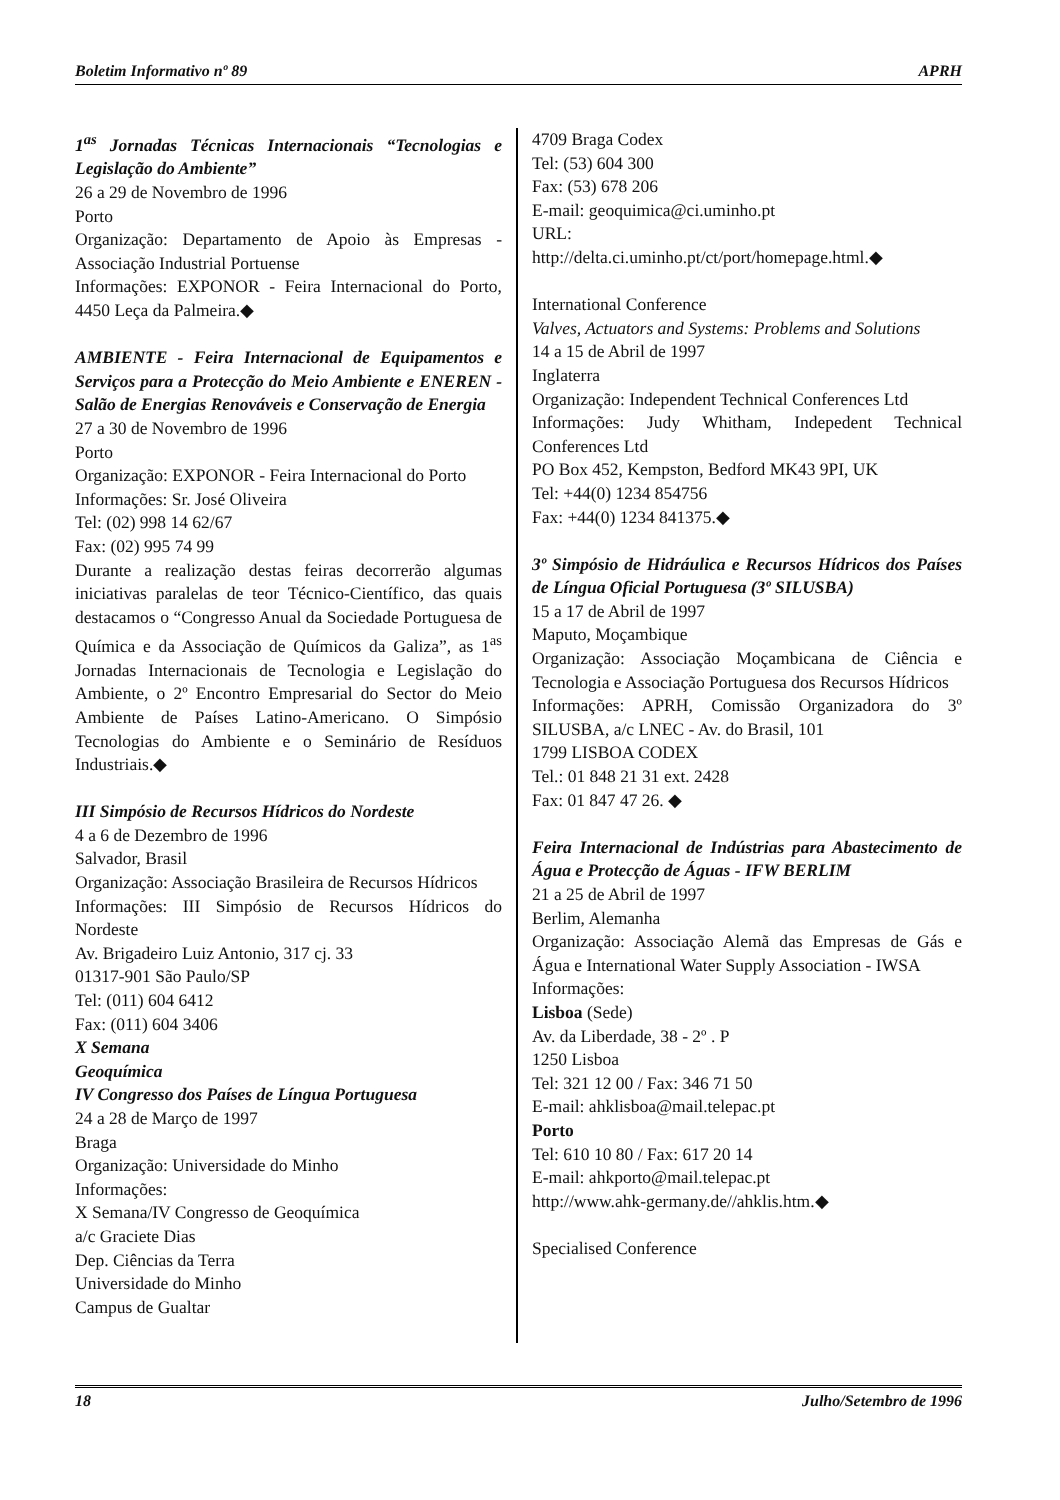Boletim Informativo nº 89 APRH
1<sup>as</sup> Jornadas Técnicas Internacionais “Tecnologias e Legislação do Ambiente”
26 a 29 de Novembro de 1996
Porto
Organização: Departamento de Apoio às Empresas - Associação Industrial Portuense
Informações: EXPONOR - Feira Internacional do Porto, 4450 Leça da Palmeira.◆
AMBIENTE - Feira Internacional de Equipamentos e Serviços para a Protecção do Meio Ambiente e ENEREN - Salão de Energias Renováveis e Conservação de Energia
27 a 30 de Novembro de 1996
Porto
Organização: EXPONOR - Feira Internacional do Porto
Informações: Sr. José Oliveira
Tel: (02) 998 14 62/67
Fax: (02) 995 74 99
Durante a realização destas feiras decorrerão algumas iniciativas paralelas de teor Técnico-Científico, das quais destacamos o “Congresso Anual da Sociedade Portuguesa de Química e da Associação de Químicos da Galiza”, as 1<sup>as</sup> Jornadas Internacionais de Tecnologia e Legislação do Ambiente, o 2º Encontro Empresarial do Sector do Meio Ambiente de Países Latino-Americano. O Simpósio Tecnologias do Ambiente e o Seminário de Resíduos Industriais.◆
III Simpósio de Recursos Hídricos do Nordeste
4 a 6 de Dezembro de 1996
Salvador, Brasil
Organização: Associação Brasileira de Recursos Hídricos
Informações: III Simpósio de Recursos Hídricos do Nordeste
Av. Brigadeiro Luiz Antonio, 317 cj. 33
01317-901 São Paulo/SP
Tel: (011) 604 6412
Fax: (011) 604 3406
X Semana
Geoquímica
IV Congresso dos Países de Língua Portuguesa
24 a 28 de Março de 1997
Braga
Organização: Universidade do Minho
Informações:
X Semana/IV Congresso de Geoquímica
a/c Graciete Dias
Dep. Ciências da Terra
Universidade do Minho
Campus de Gualtar
4709 Braga Codex
Tel: (53) 604 300
Fax: (53) 678 206
E-mail: geoquimica@ci.uminho.pt
URL:
http://delta.ci.uminho.pt/ct/port/homepage.html.◆
International Conference
Valves, Actuators and Systems: Problems and Solutions
14 a 15 de Abril de 1997
Inglaterra
Organização: Independent Technical Conferences Ltd
Informações: Judy Whitham, Indepedent Technical Conferences Ltd
PO Box 452, Kempston, Bedford MK43 9PI, UK
Tel: +44(0) 1234 854756
Fax: +44(0) 1234 841375.◆
3º Simpósio de Hidráulica e Recursos Hídricos dos Países de Língua Oficial Portuguesa (3º SILUSBA)
15 a 17 de Abril de 1997
Maputo, Moçambique
Organização: Associação Moçambicana de Ciência e Tecnologia e Associação Portuguesa dos Recursos Hídricos
Informações: APRH, Comissão Organizadora do 3º SILUSBA, a/c LNEC - Av. do Brasil, 101
1799 LISBOA CODEX
Tel.: 01 848 21 31 ext. 2428
Fax: 01 847 47 26. ◆
Feira Internacional de Indústrias para Abastecimento de Água e Protecção de Águas - IFW BERLIM
21 a 25 de Abril de 1997
Berlim, Alemanha
Organização: Associação Alemã das Empresas de Gás e Água e International Water Supply Association - IWSA
Informações:
Lisboa (Sede)
Av. da Liberdade, 38 - 2º . P
1250 Lisboa
Tel: 321 12 00 / Fax: 346 71 50
E-mail: ahklisboa@mail.telepac.pt
Porto
Tel: 610 10 80 / Fax: 617 20 14
E-mail: ahkporto@mail.telepac.pt
http://www.ahk-germany.de//ahklis.htm.◆
Specialised Conference
18 Julho/Setembro de 1996